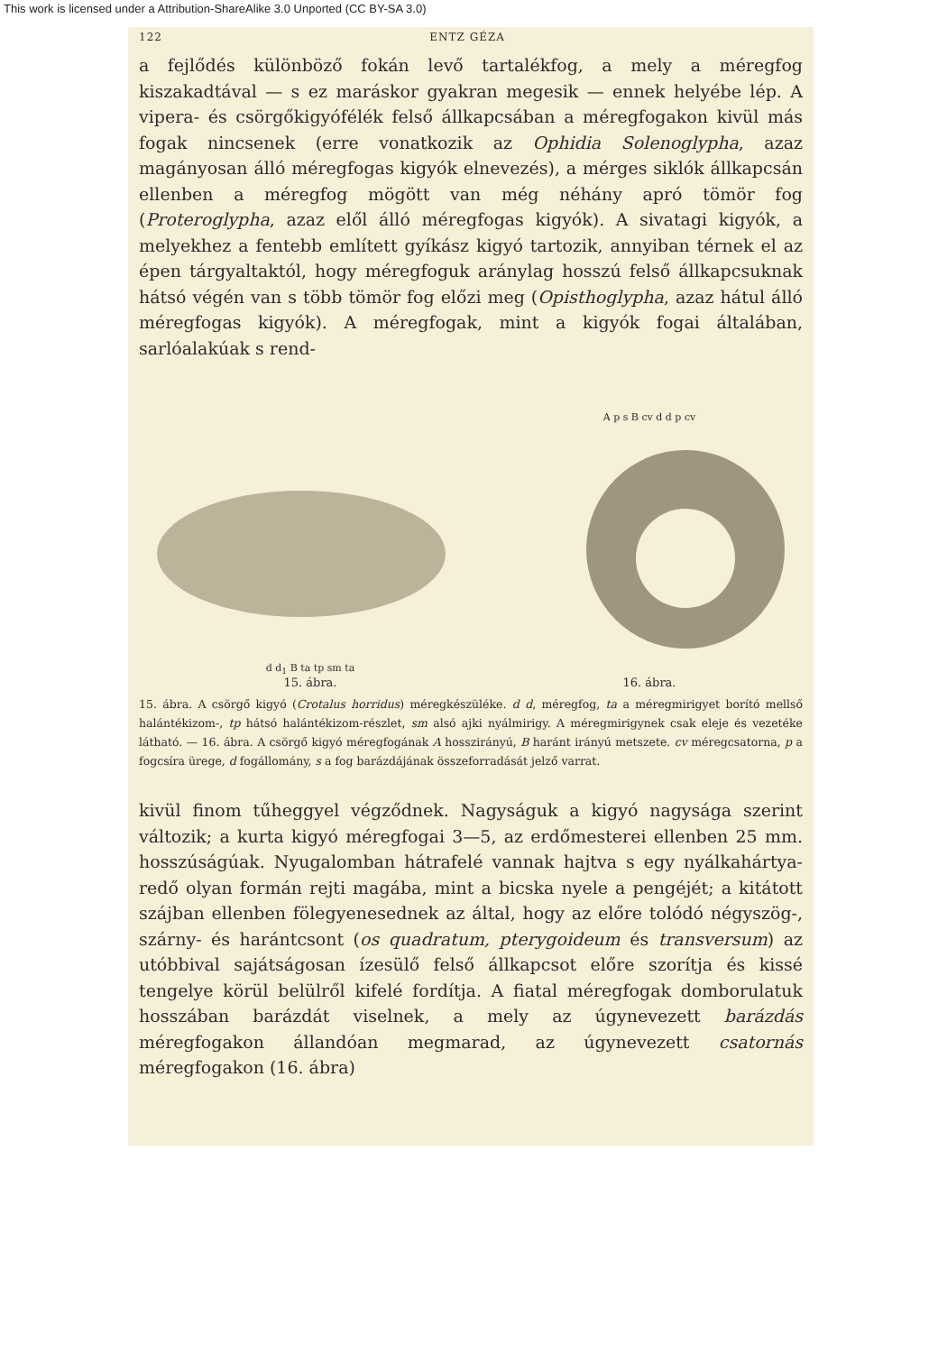This work is licensed under a Attribution-ShareAlike 3.0 Unported (CC BY-SA 3.0)
122 ENTZ GÉZA
a fejlődés különböző fokán levő tartalékfog, a mely a méregfog kiszakadtával — s ez maráskor gyakran megesik — ennek helyébe lép. A vipera- és csörgőkigyófélék felső állkapcsában a méregfogakon kivül más fogak nincsenek (erre vonatkozik az Ophidia Solenoglypha, azaz magányosan álló méregfogas kigyók elnevezés), a mérges siklók állkapcsán ellenben a méregfog mögött van még néhány apró tömör fog (Proteroglypha, azaz elől álló méregfogas kigyók). A sivatagi kigyók, a melyekhez a fentebb említett gyíkász kigyó tartozik, annyiban térnek el az épen tárgyaltaktól, hogy méregfoguk aránylag hosszú felső állkapcsuknak hátsó végén van s több tömör fog előzi meg (Opisthoglypha, azaz hátul álló méregfogas kigyók). A méregfogak, mint a kigyók fogai általában, sarlóalakúak s rend-
d d<sub>1</sub> B ta tp sm ta
15. ábra.
A p s B cv d d p cv
16. ábra.
15. ábra. A csörgő kigyó (Crotalus horridus) méregkészüléke. d d, méregfog, ta a méregmirigyet borító mellső halántékizom-, tp hátsó halántékizom-részlet, sm alsó ajki nyálmirigy. A méregmirigynek csak eleje és vezetéke látható. — 16. ábra. A csörgő kigyó méregfogának A hosszirányú, B haránt irányú metszete. cv méregcsatorna, p a fogcsíra ürege, d fogállomány, s a fog barázdájának összeforradását jelző varrat.
kivül finom tűheggyel végződnek. Nagyságuk a kigyó nagysága szerint változik; a kurta kigyó méregfogai 3—5, az erdőmesterei ellenben 25 mm. hosszúságúak. Nyugalomban hátrafelé vannak hajtva s egy nyálkahártya-redő olyan formán rejti magába, mint a bicska nyele a pengéjét; a kitátott szájban ellenben fölegyenesednek az által, hogy az előre tolódó négyszög-, szárny- és harántcsont (os quadratum, pterygoideum és transversum) az utóbbival sajátságosan ízesülő felső állkapcsot előre szorítja és kissé tengelye körül belülről kifelé fordítja. A fiatal méregfogak domborulatuk hosszában barázdát viselnek, a mely az úgynevezett barázdás méregfogakon állandóan megmarad, az úgynevezett csatornás méregfogakon (16. ábra)